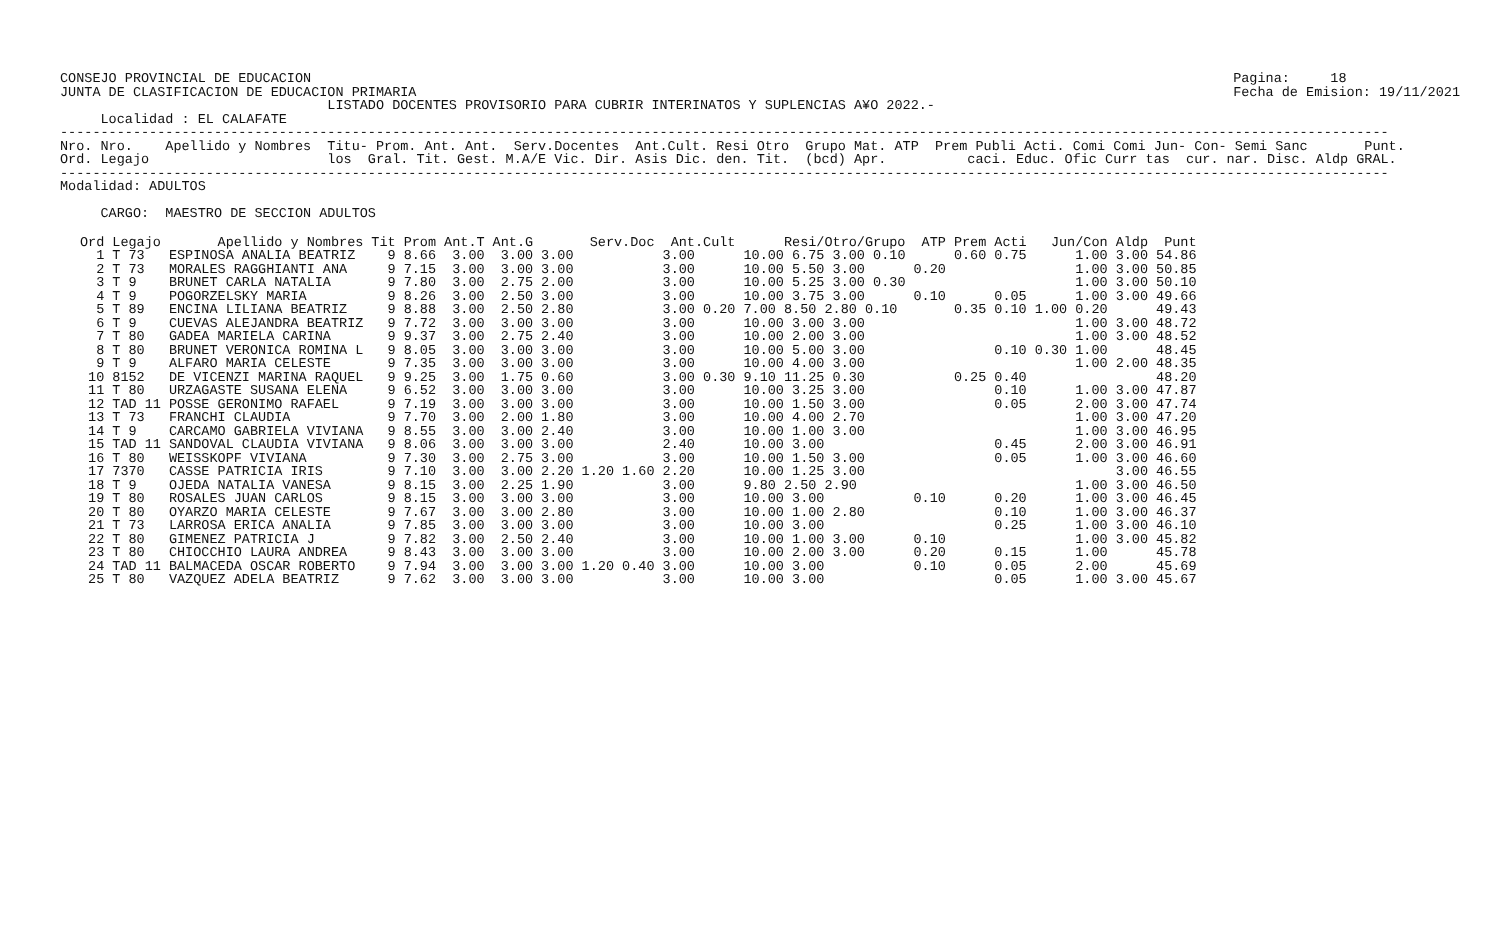CONSEJO PROVINCIAL DE EDUCACION
JUNTA DE CLASIFICACION DE EDUCACION PRIMARIA
Pagina:     18
Fecha de Emision: 19/11/2021
                                 LISTADO DOCENTES PROVISORIO PARA CUBRIR INTERINATOS Y SUPLENCIAS A¥O 2022.-
     Localidad : EL CALAFATE
--------------------------------------------------------------------------------------------------------------------------------------------------------------------
Nro. Nro.    Apellido y Nombres  Titu- Prom. Ant. Ant.  Serv.Docentes  Ant.Cult. Resi Otro  Grupo Mat. ATP  Prem Publi Acti. Comi Comi Jun- Con- Semi Sanc       Punt.
Ord. Legajo                      los  Gral. Tit. Gest. M.A/E Vic. Dir. Asis Dic. den. Tit.  (bcd) Apr.          caci. Educ. Ofic Curr tas  cur. nar. Disc. Aldp GRAL.
--------------------------------------------------------------------------------------------------------------------------------------------------------------------
Modalidad: ADULTOS

     CARGO:  MAESTRO DE SECCION ADULTOS
| Ord | Legajo | Apellido y Nombres | Tit | Prom | Ant.T | Ant.G | Serv.Doc | Ant.Cult | Resi/Otro/Grupo | ATP | Prem | Acti | Jun/Con | Aldp | Punt |
| --- | --- | --- | --- | --- | --- | --- | --- | --- | --- | --- | --- | --- | --- | --- | --- |
| 1 | T 73 | ESPINOSA ANALIA BEATRIZ | 9 | 8.66 | 3.00 | 3.00 | 3.00 | 3.00 | 10.00 6.75 3.00 0.10 | | 0.60 | 0.75 | 1.00 | 3.00 | 54.86 |
| 2 | T 73 | MORALES RAGGHIANTI ANA | 9 | 7.15 | 3.00 | 3.00 | 3.00 | 3.00 | 10.00 5.50 3.00 | 0.20 | | | 1.00 | 3.00 | 50.85 |
| 3 | T 9 | BRUNET CARLA NATALIA | 9 | 7.80 | 3.00 | 2.75 | 2.00 | 3.00 | 10.00 5.25 3.00 0.30 | | | | 1.00 | 3.00 | 50.10 |
| 4 | T 9 | POGORZELSKY MARIA | 9 | 8.26 | 3.00 | 2.50 | 3.00 | 3.00 | 10.00 3.75 3.00 | 0.10 | | 0.05 | 1.00 | 3.00 | 49.66 |
| 5 | T 89 | ENCINA LILIANA BEATRIZ | 9 | 8.88 | 3.00 | 2.50 | 2.80 | 3.00 0.20 | 7.00 8.50 2.80 0.10 | | 0.35 | 0.10 | 1.00 0.20 | | 49.43 |
| 6 | T 9 | CUEVAS ALEJANDRA BEATRIZ | 9 | 7.72 | 3.00 | 3.00 | 3.00 | 3.00 | 10.00 3.00 3.00 | | | | 1.00 | 3.00 | 48.72 |
| 7 | T 80 | GADEA MARIELA CARINA | 9 | 9.37 | 3.00 | 2.75 | 2.40 | 3.00 | 10.00 2.00 3.00 | | | | 1.00 | 3.00 | 48.52 |
| 8 | T 80 | BRUNET VERONICA ROMINA L | 9 | 8.05 | 3.00 | 3.00 | 3.00 | 3.00 | 10.00 5.00 3.00 | | | 0.10 | 0.30 1.00 | | 48.45 |
| 9 | T 9 | ALFARO MARIA CELESTE | 9 | 7.35 | 3.00 | 3.00 | 3.00 | 3.00 | 10.00 4.00 3.00 | | | | 1.00 | 2.00 | 48.35 |
| 10 | 8152 | DE VICENZI MARINA RAQUEL | 9 | 9.25 | 3.00 | 1.75 | 0.60 | 3.00 0.30 | 9.10 11.25 0.30 | | 0.25 | 0.40 | | | 48.20 |
| 11 | T 80 | URZAGASTE SUSANA ELENA | 9 | 6.52 | 3.00 | 3.00 | 3.00 | 3.00 | 10.00 3.25 3.00 | | | 0.10 | 1.00 | 3.00 | 47.87 |
| 12 | TAD 11 | POSSE GERONIMO RAFAEL | 9 | 7.19 | 3.00 | 3.00 | 3.00 | 3.00 | 10.00 1.50 3.00 | | | 0.05 | 2.00 | 3.00 | 47.74 |
| 13 | T 73 | FRANCHI CLAUDIA | 9 | 7.70 | 3.00 | 2.00 | 1.80 | 3.00 | 10.00 4.00 2.70 | | | | 1.00 | 3.00 | 47.20 |
| 14 | T 9 | CARCAMO GABRIELA VIVIANA | 9 | 8.55 | 3.00 | 3.00 | 2.40 | 3.00 | 10.00 1.00 3.00 | | | | 1.00 | 3.00 | 46.95 |
| 15 | TAD 11 | SANDOVAL CLAUDIA VIVIANA | 9 | 8.06 | 3.00 | 3.00 | 3.00 | 2.40 | 10.00 3.00 | | | 0.45 | 2.00 | 3.00 | 46.91 |
| 16 | T 80 | WEISSKOPF VIVIANA | 9 | 7.30 | 3.00 | 2.75 | 3.00 | 3.00 | 10.00 1.50 3.00 | | | 0.05 | 1.00 | 3.00 | 46.60 |
| 17 | 7370 | CASSE PATRICIA IRIS | 9 | 7.10 | 3.00 | 3.00 | 2.20 1.20 1.60 | 2.20 | 10.00 1.25 3.00 | | | | | 3.00 | 46.55 |
| 18 | T 9 | OJEDA NATALIA VANESA | 9 | 8.15 | 3.00 | 2.25 | 1.90 | 3.00 | 9.80 2.50 2.90 | | | | 1.00 | 3.00 | 46.50 |
| 19 | T 80 | ROSALES JUAN CARLOS | 9 | 8.15 | 3.00 | 3.00 | 3.00 | 3.00 | 10.00 3.00 | 0.10 | | 0.20 | 1.00 | 3.00 | 46.45 |
| 20 | T 80 | OYARZO MARIA CELESTE | 9 | 7.67 | 3.00 | 3.00 | 2.80 | 3.00 | 10.00 1.00 2.80 | | | 0.10 | 1.00 | 3.00 | 46.37 |
| 21 | T 73 | LARROSA ERICA ANALIA | 9 | 7.85 | 3.00 | 3.00 | 3.00 | 3.00 | 10.00 3.00 | | | 0.25 | 1.00 | 3.00 | 46.10 |
| 22 | T 80 | GIMENEZ PATRICIA J | 9 | 7.82 | 3.00 | 2.50 | 2.40 | 3.00 | 10.00 1.00 3.00 | 0.10 | | | 1.00 | 3.00 | 45.82 |
| 23 | T 80 | CHIOCCHIO LAURA ANDREA | 9 | 8.43 | 3.00 | 3.00 | 3.00 | 3.00 | 10.00 2.00 3.00 | 0.20 | | 0.15 | 1.00 | | 45.78 |
| 24 | TAD 11 | BALMACEDA OSCAR ROBERTO | 9 | 7.94 | 3.00 | 3.00 | 3.00 1.20 0.40 | 3.00 | 10.00 3.00 | 0.10 | | 0.05 | 2.00 | | 45.69 |
| 25 | T 80 | VAZQUEZ ADELA BEATRIZ | 9 | 7.62 | 3.00 | 3.00 | 3.00 | 3.00 | 10.00 3.00 | | | 0.05 | 1.00 | 3.00 | 45.67 |